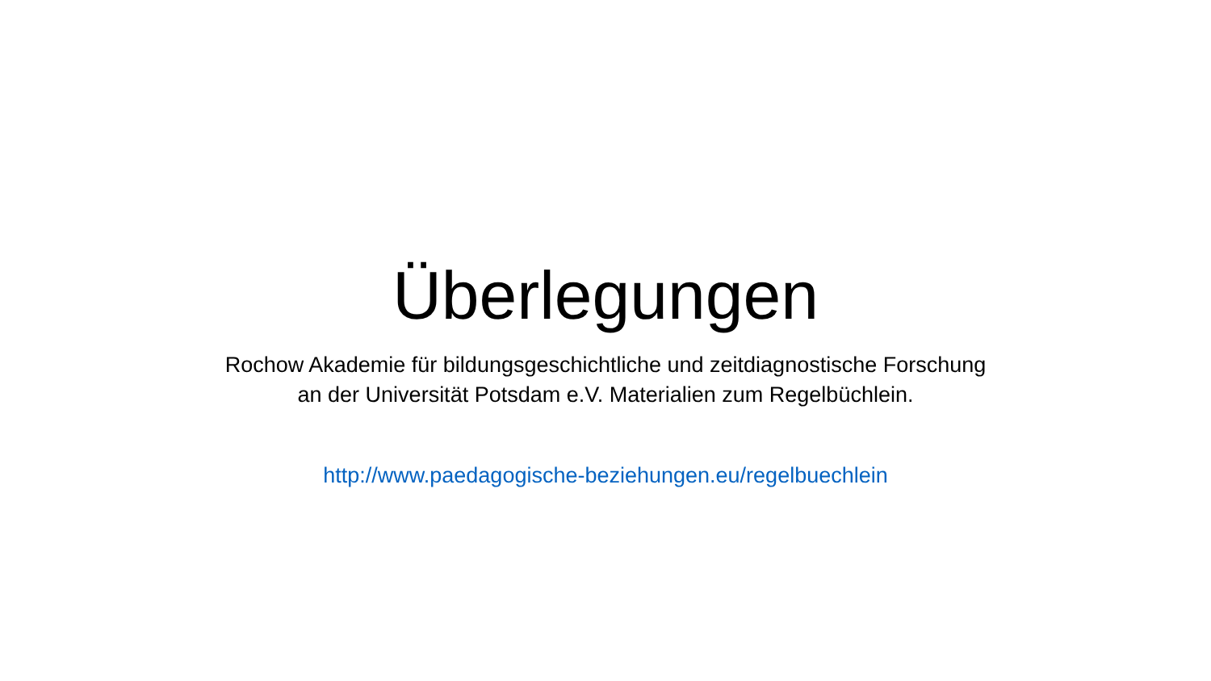Überlegungen
Rochow Akademie für bildungsgeschichtliche und zeitdiagnostische Forschung
an der Universität Potsdam e.V. Materialien zum Regelbüchlein.
http://www.paedagogische-beziehungen.eu/regelbuechlein